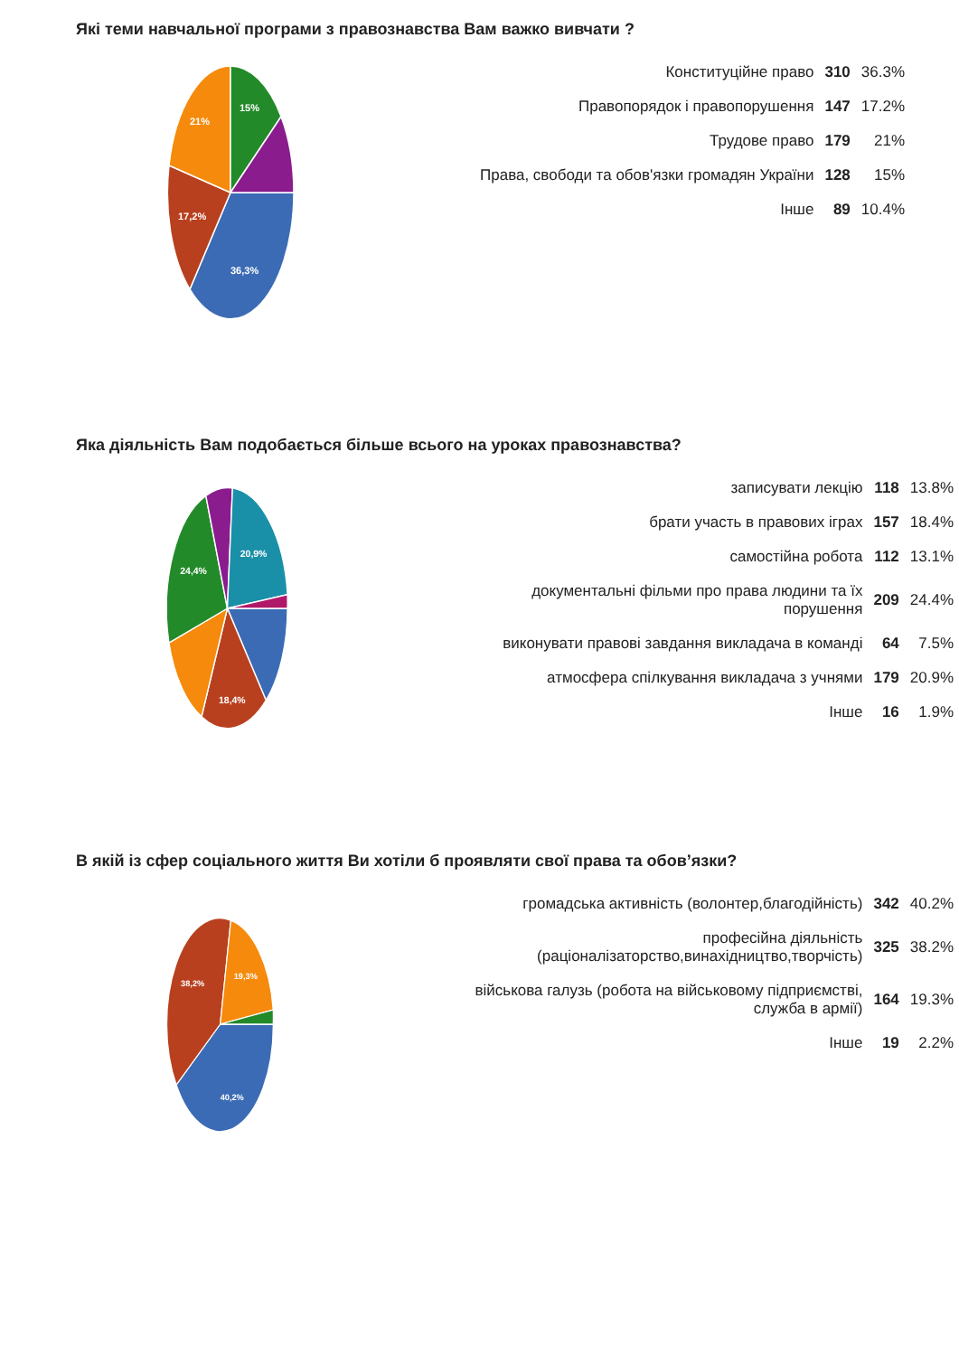Які теми навчальної програми з правознавства Вам важко вивчати ?
36,3%
17,2%
21%
15%
| Конституційне право | 310 | 36.3% |
| Правопорядок і правопорушення | 147 | 17.2% |
| Трудове право | 179 | 21% |
| Права, свободи та обов'язки громадян України | 128 | 15% |
| Інше | 89 | 10.4% |
Яка діяльність Вам подобається більше всього на уроках правознавства?
18,4%
24,4%
20,9%
| записувати лекцію | 118 | 13.8% |
| брати участь в правових іграх | 157 | 18.4% |
| самостійна робота | 112 | 13.1% |
| документальні фільми про права людини та їх порушення | 209 | 24.4% |
| виконувати правові завдання викладача в команді | 64 | 7.5% |
| атмосфера спілкування викладача з учнями | 179 | 20.9% |
| Інше | 16 | 1.9% |
В якій із сфер соціального життя Ви хотіли б проявляти свої права та обов’язки?
40,2%
38,2%
19,3%
| громадська активність (волонтер,благодійність) | 342 | 40.2% |
| професійна діяльність (раціоналізаторство,винахідництво,творчість) | 325 | 38.2% |
| військова галузь (робота на військовому підприємстві, служба в армії) | 164 | 19.3% |
| Інше | 19 | 2.2% |